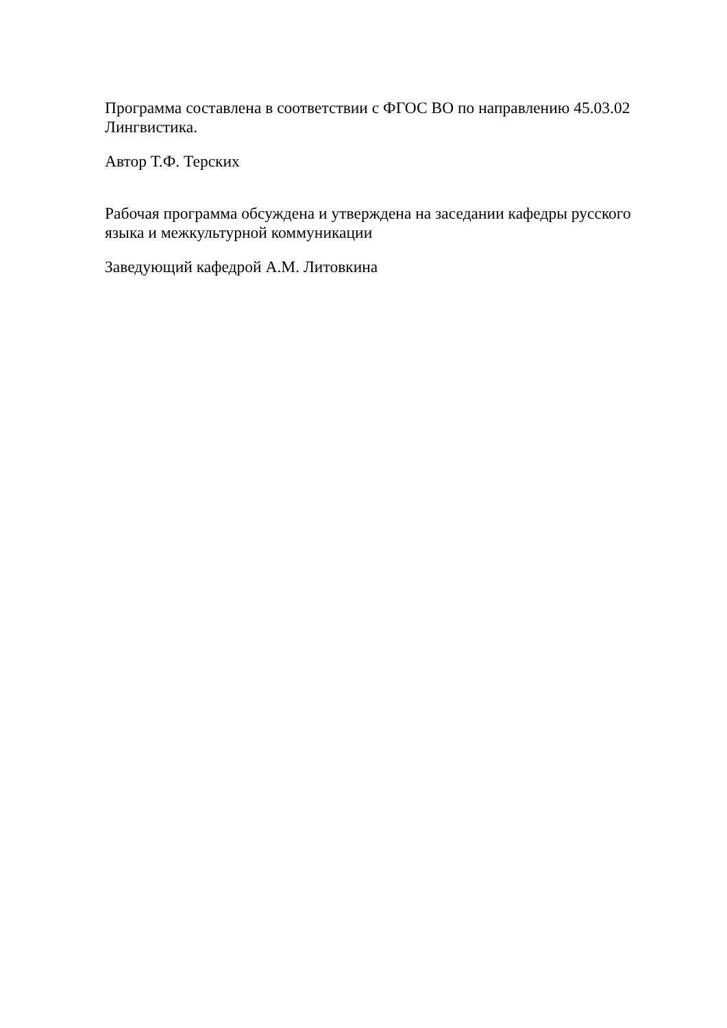Программа составлена в соответствии с ФГОС ВО по направлению 45.03.02 Лингвистика.
Автор Т.Ф. Терских
Рабочая программа обсуждена и утверждена на заседании кафедры русского языка и межкультурной коммуникации
Заведующий кафедрой А.М. Литовкина